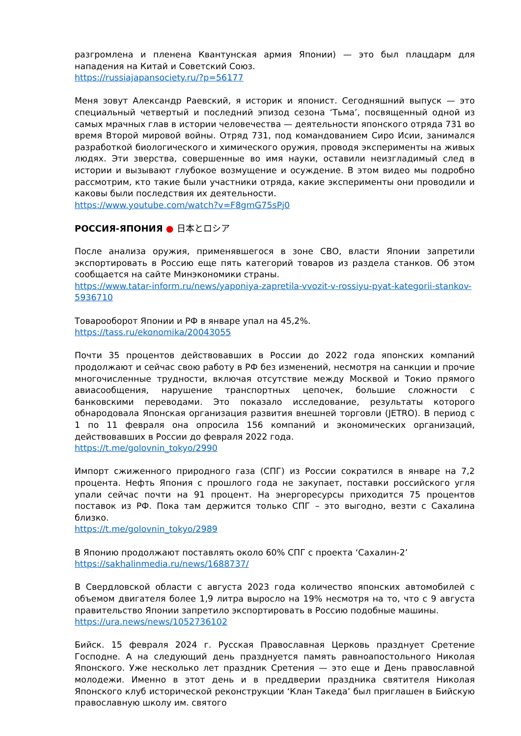разгромлена и пленена Квантунская армия Японии) — это был плацдарм для нападения на Китай и Советский Союз.
https://russiajapansociety.ru/?p=56177
Меня зовут Александр Раевский, я историк и японист. Сегодняшний выпуск — это специальный четвертый и последний эпизод сезона ‘Тьма’, посвященный одной из самых мрачных глав в истории человечества — деятельности японского отряда 731 во время Второй мировой войны. Отряд 731, под командованием Сиро Исии, занимался разработкой биологического и химического оружия, проводя эксперименты на живых людях. Эти зверства, совершенные во имя науки, оставили неизгладимый след в истории и вызывают глубокое возмущение и осуждение. В этом видео мы подробно рассмотрим, кто такие были участники отряда, какие эксперименты они проводили и каковы были последствия их деятельности.
https://www.youtube.com/watch?v=F8gmG75sPj0
РОССИЯ-ЯПОНИЯ ● 日本とロシア
После анализа оружия, применявшегося в зоне СВО, власти Японии запретили экспортировать в Россию еще пять категорий товаров из раздела станков. Об этом сообщается на сайте Минэкономики страны.
https://www.tatar-inform.ru/news/yaponiya-zapretila-vvozit-v-rossiyu-pyat-kategorii-stankov-5936710
Товарооборот Японии и РФ в январе упал на 45,2%.
https://tass.ru/ekonomika/20043055
Почти 35 процентов действовавших в России до 2022 года японских компаний продолжают и сейчас свою работу в РФ без изменений, несмотря на санкции и прочие многочисленные трудности, включая отсутствие между Москвой и Токио прямого авиасообщения, нарушение транспортных цепочек, большие сложности с банковскими переводами. Это показало исследование, результаты которого обнародовала Японская организация развития внешней торговли (JETRO). В период с 1 по 11 февраля она опросила 156 компаний и экономических организаций, действовавших в России до февраля 2022 года.
https://t.me/golovnin_tokyo/2990
Импорт сжиженного природного газа (СПГ) из России сократился в январе на 7,2 процента. Нефть Япония с прошлого года не закупает, поставки российского угля упали сейчас почти на 91 процент. На энергоресурсы приходится 75 процентов поставок из РФ. Пока там держится только СПГ – это выгодно, везти с Сахалина близко.
https://t.me/golovnin_tokyo/2989
В Японию продолжают поставлять около 60% СПГ с проекта ‘Сахалин-2’
https://sakhalinmedia.ru/news/1688737/
В Свердловской области с августа 2023 года количество японских автомобилей с объемом двигателя более 1,9 литра выросло на 19% несмотря на то, что с 9 августа правительство Японии запретило экспортировать в Россию подобные машины.
https://ura.news/news/1052736102
Бийск. 15 февраля 2024 г. Русская Православная Церковь празднует Сретение Господне. А на следующий день празднуется память равноапостольного Николая Японского. Уже несколько лет праздник Сретения — это еще и День православной молодежи. Именно в этот день и в преддверии праздника святителя Николая Японского клуб исторической реконструкции ‘Клан Такеда’ был приглашен в Бийскую православную школу им. святого